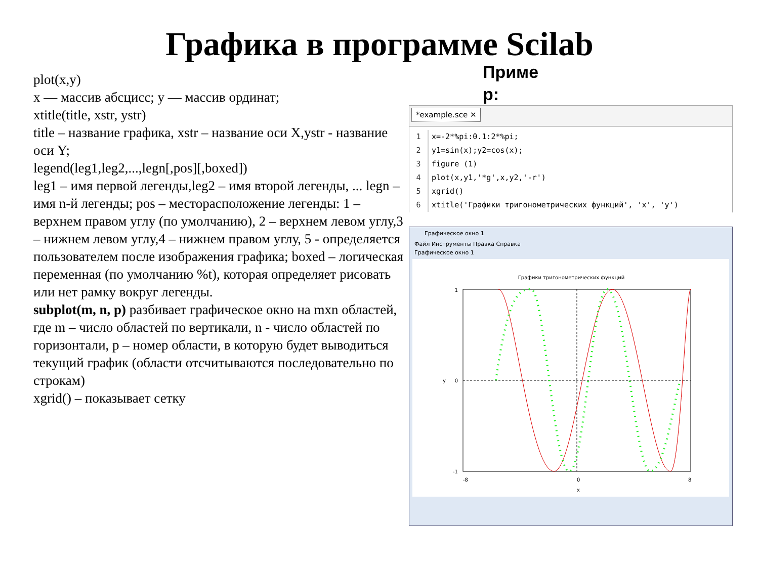Графика в программе Scilab
plot(x,y)
x — массив абсцисс; y — массив ординат;
xtitle(title, xstr, ystr)
title – название графика, xstr – название оси X,ystr - название оси Y;
legend(leg1,leg2,...,legn[,pos][,boxed])
leg1 – имя первой легенды,leg2 – имя второй легенды, ... legn – имя n-й легенды; pos – месторасположение легенды: 1 – верхнем правом углу (по умолчанию), 2 – верхнем левом углу,3 – нижнем левом углу,4 – нижнем правом углу, 5 - определяется пользователем после изображения графика; boxed – логическая переменная (по умолчанию %t), которая определяет рисовать или нет рамку вокруг легенды.
subplot(m, n, p) разбивает графическое окно на mxn областей, где m – число областей по вертикали, n - число областей по горизонтали, p – номер области, в которую будет выводиться текущий график (области отсчитываются последовательно по строкам)
xgrid() – показывает сетку
Приме р:
*example.sce ✕
1 x=-2*%pi:0.1:2*%pi;
2 y1=sin(x);y2=cos(x);
3 figure (1)
4 plot(x,y1,'*g',x,y2,'-r')
5 xgrid()
6 xtitle('Графики тригонометрических функций', 'x', 'y')
Графическое окно 1
Файл Инструменты Правка Справка
Графическое окно 1
Графики тригонометрических функций
1
0
-1
-8
0
8
x
y